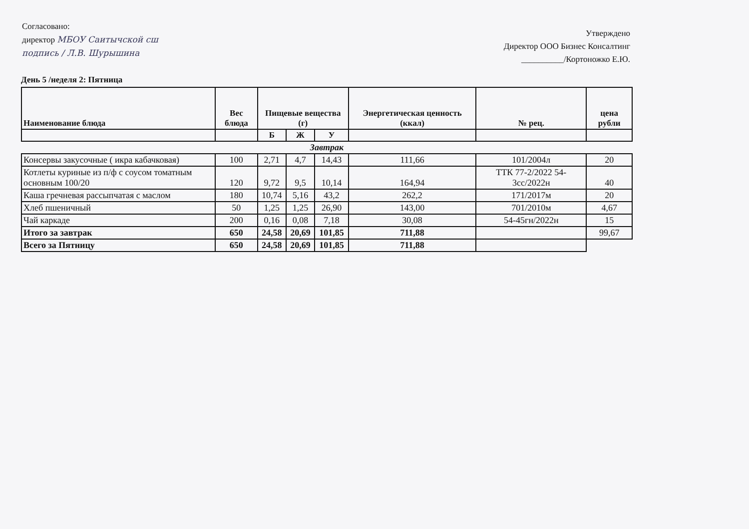Согласовано:
директор МБОУ Саитычской сш
подпись / Л.В. Шурышина
Утверждено
Директор ООО Бизнес Консалтинг
__________/Кортоножко Е.Ю.
День 5 /неделя 2: Пятница
| Наименование блюда | Вес блюда | Пищевые вещества (г) | | | Энергетическая ценность (ккал) | № рец. | цена рубли |
| --- | --- | --- | --- | --- | --- | --- | --- |
| | | Б | Ж | У | | | |
| Завтрак | | | | | | | |
| Консервы закусочные ( икра кабачковая) | 100 | 2,71 | 4,7 | 14,43 | 111,66 | 101/2004л | 20 |
| Котлеты куриные из п/ф с соусом томатным основным 100/20 | 120 | 9,72 | 9,5 | 10,14 | 164,94 | ТТК 77-2/2022 54-3сс/2022н | 40 |
| Каша гречневая рассыпчатая с маслом | 180 | 10,74 | 5,16 | 43,2 | 262,2 | 171/2017м | 20 |
| Хлеб пшеничный | 50 | 1,25 | 1,25 | 26,90 | 143,00 | 701/2010м | 4,67 |
| Чай каркаде | 200 | 0,16 | 0,08 | 7,18 | 30,08 | 54-45гн/2022н | 15 |
| Итого за завтрак | 650 | 24,58 | 20,69 | 101,85 | 711,88 | | 99,67 |
| Всего за Пятницу | 650 | 24,58 | 20,69 | 101,85 | 711,88 | | |